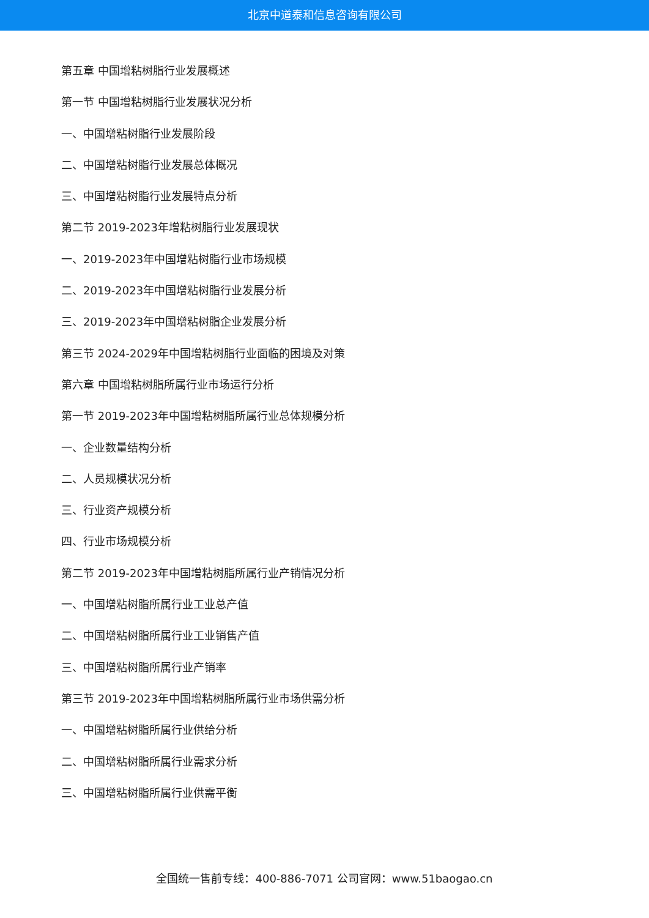北京中道泰和信息咨询有限公司
第五章 中国增粘树脂行业发展概述
第一节 中国增粘树脂行业发展状况分析
一、中国增粘树脂行业发展阶段
二、中国增粘树脂行业发展总体概况
三、中国增粘树脂行业发展特点分析
第二节 2019-2023年增粘树脂行业发展现状
一、2019-2023年中国增粘树脂行业市场规模
二、2019-2023年中国增粘树脂行业发展分析
三、2019-2023年中国增粘树脂企业发展分析
第三节 2024-2029年中国增粘树脂行业面临的困境及对策
第六章 中国增粘树脂所属行业市场运行分析
第一节 2019-2023年中国增粘树脂所属行业总体规模分析
一、企业数量结构分析
二、人员规模状况分析
三、行业资产规模分析
四、行业市场规模分析
第二节 2019-2023年中国增粘树脂所属行业产销情况分析
一、中国增粘树脂所属行业工业总产值
二、中国增粘树脂所属行业工业销售产值
三、中国增粘树脂所属行业产销率
第三节 2019-2023年中国增粘树脂所属行业市场供需分析
一、中国增粘树脂所属行业供给分析
二、中国增粘树脂所属行业需求分析
三、中国增粘树脂所属行业供需平衡
全国统一售前专线：400-886-7071 公司官网：www.51baogao.cn